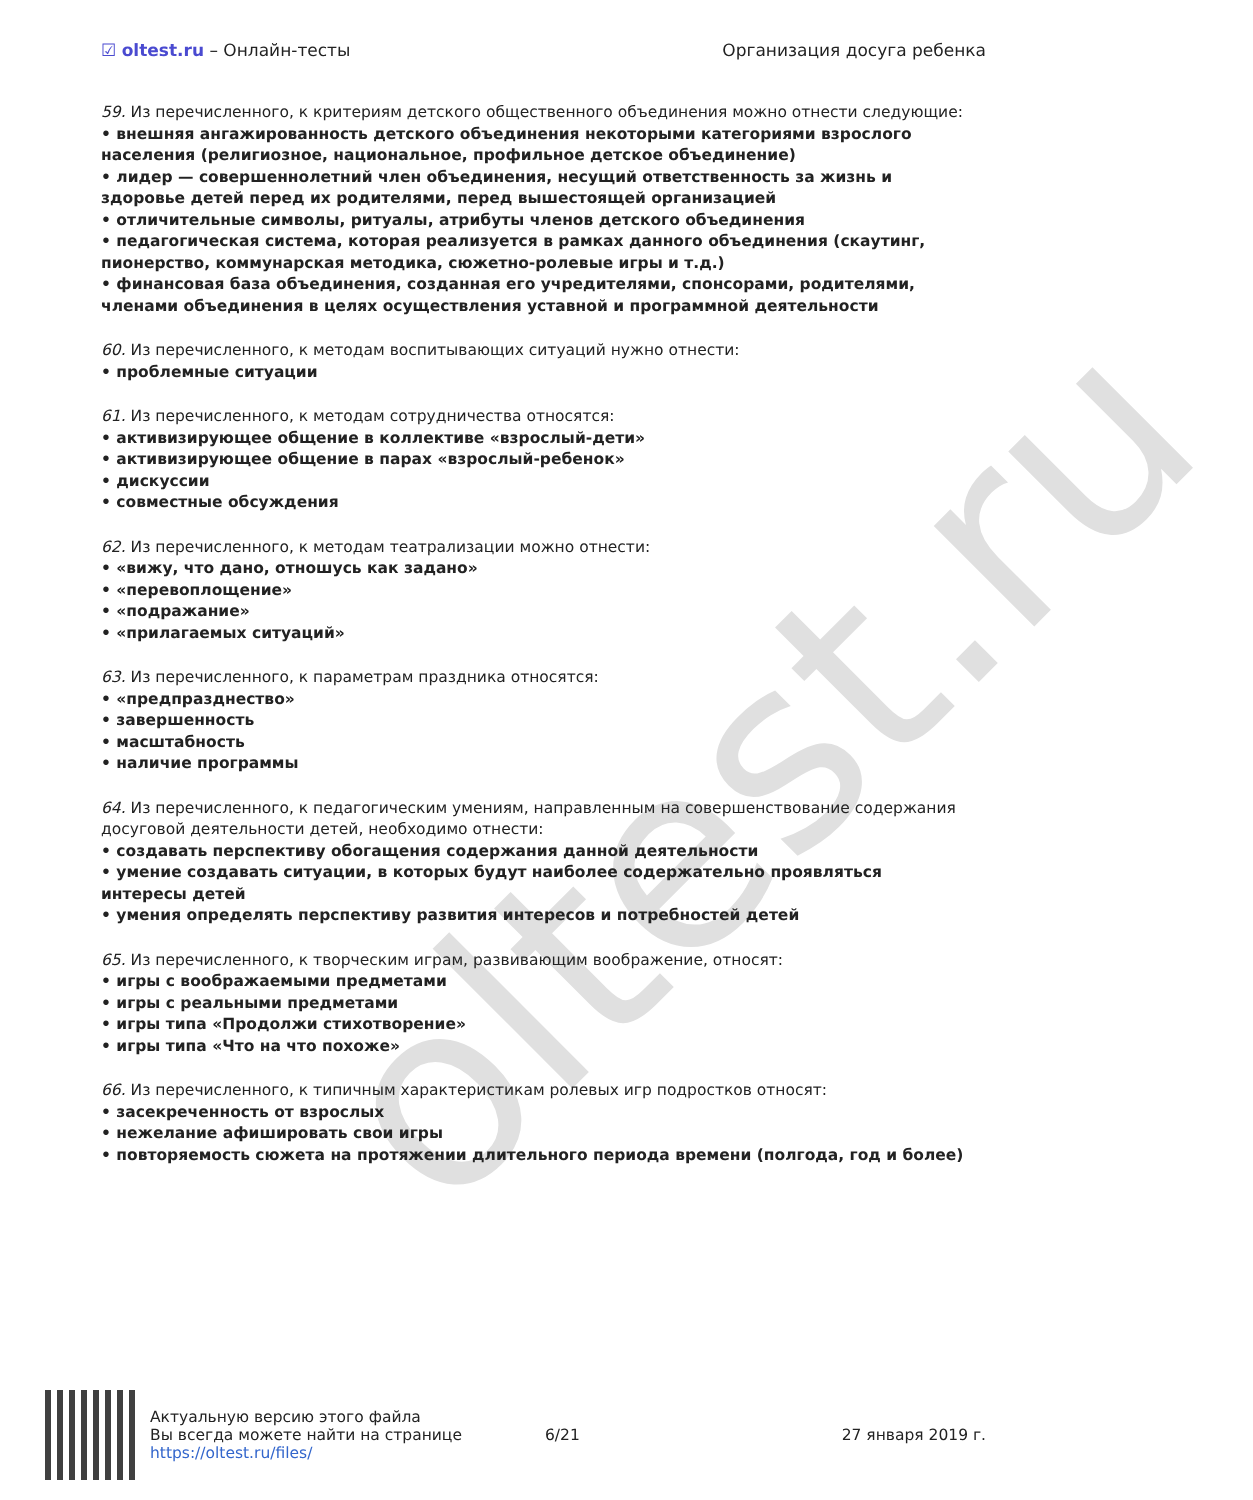oltest.ru
☑ oltest.ru – Онлайн-тесты Организация досуга ребенка
59. Из перечисленного, к критериям детского общественного объединения можно отнести следующие:
• внешняя ангажированность детского объединения некоторыми категориями взрослого населения (религиозное, национальное, профильное детское объединение)
• лидер — совершеннолетний член объединения, несущий ответственность за жизнь и здоровье детей перед их родителями, перед вышестоящей организацией
• отличительные символы, ритуалы, атрибуты членов детского объединения
• педагогическая система, которая реализуется в рамках данного объединения (скаутинг, пионерство, коммунарская методика, сюжетно-ролевые игры и т.д.)
• финансовая база объединения, созданная его учредителями, спонсорами, родителями, членами объединения в целях осуществления уставной и программной деятельности
60. Из перечисленного, к методам воспитывающих ситуаций нужно отнести:
• проблемные ситуации
61. Из перечисленного, к методам сотрудничества относятся:
• активизирующее общение в коллективе «взрослый-дети»
• активизирующее общение в парах «взрослый-ребенок»
• дискуссии
• совместные обсуждения
62. Из перечисленного, к методам театрализации можно отнести:
• «вижу, что дано, отношусь как задано»
• «перевоплощение»
• «подражание»
• «прилагаемых ситуаций»
63. Из перечисленного, к параметрам праздника относятся:
• «предпразднество»
• завершенность
• масштабность
• наличие программы
64. Из перечисленного, к педагогическим умениям, направленным на совершенствование содержания досуговой деятельности детей, необходимо отнести:
• создавать перспективу обогащения содержания данной деятельности
• умение создавать ситуации, в которых будут наиболее содержательно проявляться интересы детей
• умения определять перспективу развития интересов и потребностей детей
65. Из перечисленного, к творческим играм, развивающим воображение, относят:
• игры с воображаемыми предметами
• игры с реальными предметами
• игры типа «Продолжи стихотворение»
• игры типа «Что на что похоже»
66. Из перечисленного, к типичным характеристикам ролевых игр подростков относят:
• засекреченность от взрослых
• нежелание афишировать свои игры
• повторяемость сюжета на протяжении длительного периода времени (полгода, год и более)
Актуальную версию этого файла
Вы всегда можете найти на странице
https://oltest.ru/files/
6/21 27 января 2019 г.